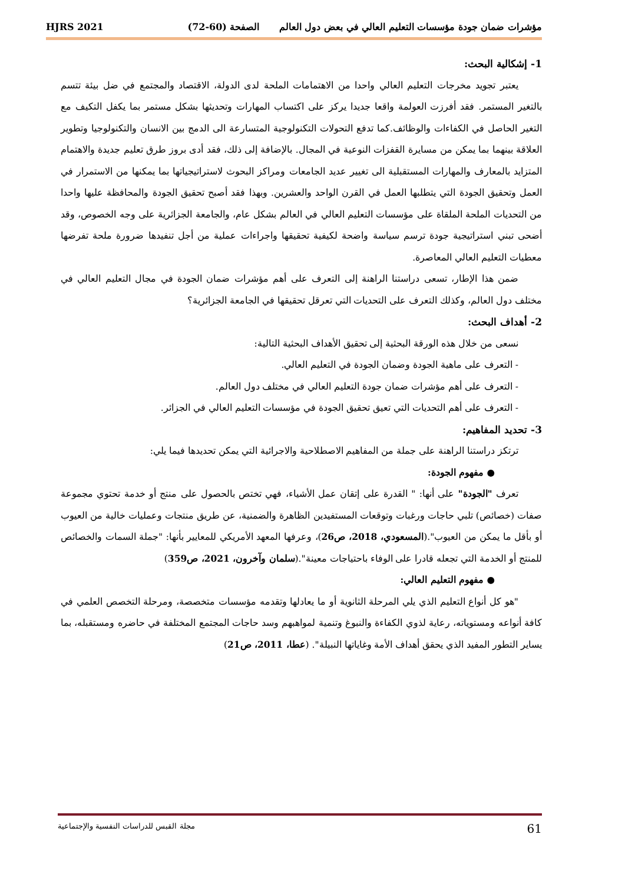مؤشرات ضمان جودة مؤسسات التعليم العالي في بعض دول العالم الصفحة (60-72) HJRS 2021
1- إشكالية البحث:
يعتبر تجويد مخرجات التعليم العالي واحدا من الاهتمامات الملحة لدى الدولة، الاقتصاد والمجتمع في ضل بيئة تتسم بالتغير المستمر. فقد أفرزت العولمة واقعا جديدا يركز على اكتساب المهارات وتحديثها بشكل مستمر بما يكفل التكيف مع التغير الحاصل في الكفاءات والوظائف.كما تدفع التحولات التكنولوجية المتسارعة الى الدمج بين الانسان والتكنولوجيا وتطوير العلاقة بينهما بما يمكن من مسايرة القفزات النوعية في المجال. بالإضافة إلى ذلك، فقد أدى بروز طرق تعليم جديدة والاهتمام المتزايد بالمعارف والمهارات المستقبلية الى تغيير عديد الجامعات ومراكز البحوث لاستراتيجياتها بما يمكنها من الاستمرار في العمل وتحقيق الجودة التي يتطلبها العمل في القرن الواحد والعشرين. وبهذا فقد أصبح تحقيق الجودة والمحافظة عليها واحدا من التحديات الملحة الملقاة على مؤسسات التعليم العالي في العالم بشكل عام، والجامعة الجزائرية على وجه الخصوص، وقد أضحى تبني استراتيجية جودة ترسم سياسة واضحة لكيفية تحقيقها واجراءات عملية من أجل تنفيدها ضرورة ملحة تفرضها معطيات التعليم العالي المعاصرة.
ضمن هذا الإطار، تسعى دراستنا الراهنة إلى التعرف على أهم مؤشرات ضمان الجودة في مجال التعليم العالي في مختلف دول العالم، وكذلك التعرف على التحديات التي تعرقل تحقيقها في الجامعة الجزائرية؟
2- أهداف البحث:
نسعى من خلال هذه الورقة البحثية إلى تحقيق الأهداف البحثية التالية:
- التعرف على ماهية الجودة وضمان الجودة في التعليم العالي.
- التعرف على أهم مؤشرات ضمان جودة التعليم العالي في مختلف دول العالم.
- التعرف على أهم التحديات التي تعيق تحقيق الجودة في مؤسسات التعليم العالي في الجزائر.
3- تحديد المفاهيم:
ترتكز دراستنا الراهنة على جملة من المفاهيم الاصطلاحية والاجرائية التي يمكن تحديدها فيما يلي:
● مفهوم الجودة:
تعرف "الجودة" على أنها: " القدرة على إتقان عمل الأشياء، فهي تختص بالحصول على منتج أو خدمة تحتوي مجموعة صفات (خصائص) تلبي حاجات ورغبات وتوقعات المستفيدين الظاهرة والضمنية، عن طريق منتجات وعمليات خالية من العيوب أو بأقل ما يمكن من العيوب".(المسعودي، 2018، ص26)، وعرفها المعهد الأمريكي للمعايير بأنها: "جملة السمات والخصائص للمنتج أو الخدمة التي تجعله قادرا على الوفاء باحتياجات معينة".(سلمان وآخرون، 2021، ص359)
● مفهوم التعليم العالي:
"هو كل أنواع التعليم الذي يلي المرحلة الثانوية أو ما يعادلها وتقدمه مؤسسات متخصصة، ومرحلة التخصص العلمي في كافة أنواعه ومستوياته، رعاية لذوي الكفاءة والنبوغ وتنمية لمواهبهم وسد حاجات المجتمع المختلفة في حاضره ومستقبله، بما يساير التطور المفيد الذي يحقق أهداف الأمة وغاياتها النبيلة". (عطا، 2011، ص21)
61 مجلة القبس للدراسات النفسية والإجتماعية